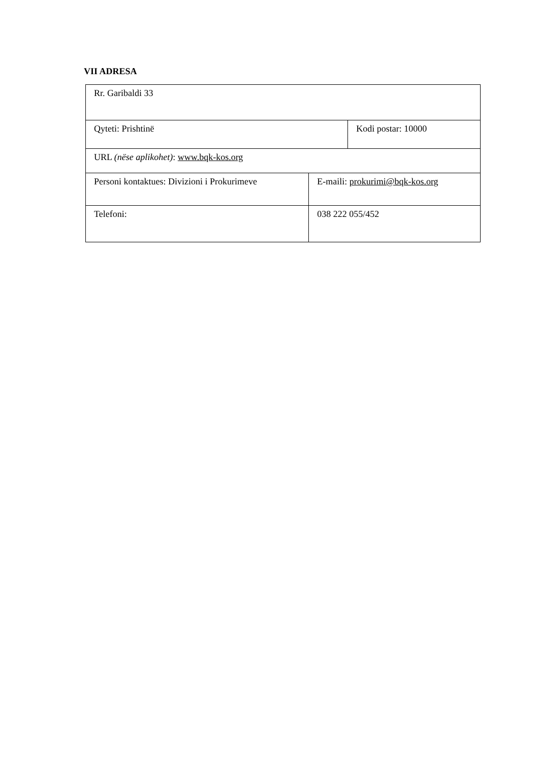VII ADRESA
| Rr. Garibaldi 33 | | |
| Qyteti: Prishtinë | | Kodi postar: 10000 |
| URL (nëse aplikohet) : www.bqk-kos.org | | |
| Personi kontaktues: Divizioni i Prokurimeve | E-maili: prokurimi@bqk-kos.org | |
| Telefoni: | 038 222 055/452 | |